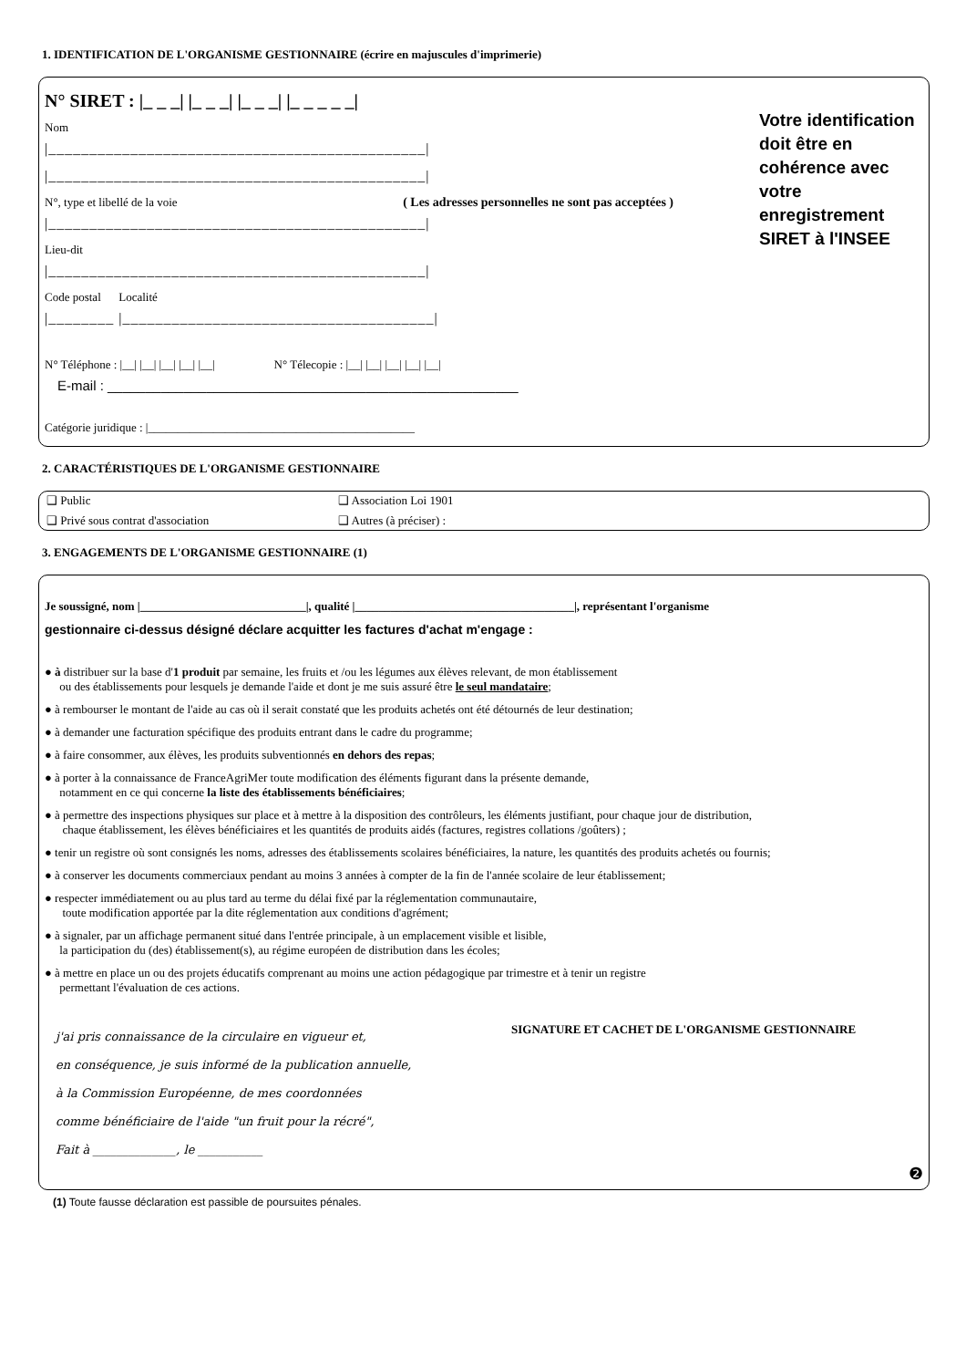1. IDENTIFICATION DE L'ORGANISME GESTIONNAIRE (écrire en majuscules d'imprimerie)
N° SIRET : |_ _ _| |_ _ _| |_ _ _| |_ _ _ _ _|
Nom
|______________________________________________|
|______________________________________________|
N°, type et libellé de la voie ( Les adresses personnelles ne sont pas acceptées )
|______________________________________________|
Lieu-dit
|______________________________________________|
Code postal Localité
|________ |______________________________________|
Votre identification doit être en cohérence avec votre enregistrement SIRET à l'INSEE
N° Téléphone : |__| |__| |__| |__| |__| N° Télecopie : |__| |__| |__| |__| |__|
E-mail : ______________________________________________________
Catégorie juridique : |_____________________________________________
2. CARACTÉRISTIQUES DE L'ORGANISME GESTIONNAIRE
❑ Public ❑ Association Loi 1901
❑ Privé sous contrat d'association ❑ Autres (à préciser) :
3. ENGAGEMENTS DE L'ORGANISME GESTIONNAIRE (1)
Je soussigné, nom |____________________________|, qualité |_____________________________________|, représentant l'organisme
gestionnaire ci-dessus désigné déclare acquitter les factures d'achat m'engage :
● à distribuer sur la base d'1 produit par semaine, les fruits et /ou les légumes aux élèves relevant, de mon établissement
ou des établissements pour lesquels je demande l'aide et dont je me suis assuré être le seul mandataire;
● à rembourser le montant de l'aide au cas où il serait constaté que les produits achetés ont été détournés de leur destination;
● à demander une facturation spécifique des produits entrant dans le cadre du programme;
● à faire consommer, aux élèves, les produits subventionnés en dehors des repas;
● à porter à la connaissance de FranceAgriMer toute modification des éléments figurant dans la présente demande,
notamment en ce qui concerne la liste des établissements bénéficiaires;
● à permettre des inspections physiques sur place et à mettre à la disposition des contrôleurs, les éléments justifiant, pour chaque jour de distribution,
chaque établissement, les élèves bénéficiaires et les quantités de produits aidés (factures, registres collations /goûters) ;
● tenir un registre où sont consignés les noms, adresses des établissements scolaires bénéficiaires, la nature, les quantités des produits achetés ou fournis;
● à conserver les documents commerciaux pendant au moins 3 années à compter de la fin de l'année scolaire de leur établissement;
● respecter immédiatement ou au plus tard au terme du délai fixé par la réglementation communautaire,
toute modification apportée par la dite réglementation aux conditions d'agrément;
● à signaler, par un affichage permanent situé dans l'entrée principale, à un emplacement visible et lisible,
la participation du (des) établissement(s), au régime européen de distribution dans les écoles;
● à mettre en place un ou des projets éducatifs comprenant au moins une action pédagogique par trimestre et à tenir un registre
permettant l'évaluation de ces actions.
j'ai pris connaissance de la circulaire en vigueur et,
en conséquence, je suis informé de la publication annuelle,
à la Commission Européenne, de mes coordonnées
comme bénéficiaire de l'aide "un fruit pour la récré",
Fait à ______________, le ___________
SIGNATURE ET CACHET DE L'ORGANISME GESTIONNAIRE
❷
(1) Toute fausse déclaration est passible de poursuites pénales.